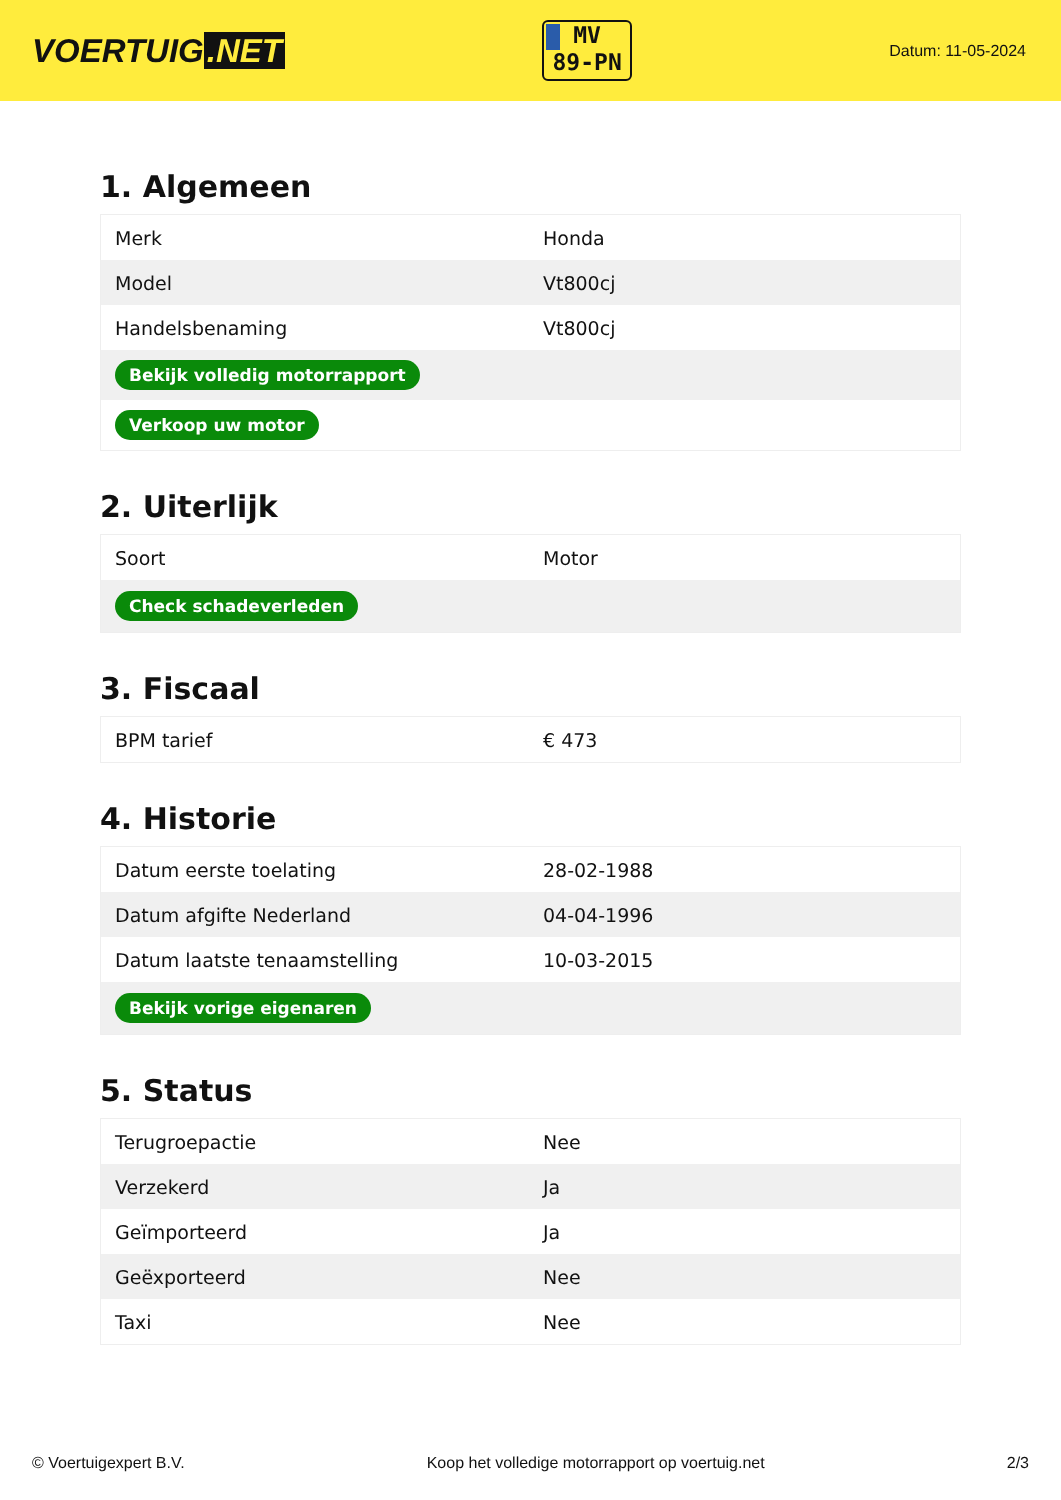VOERTUIG.NET
MV
89-PN
Datum: 11-05-2024
1. Algemeen
| Merk | Honda |
| Model | Vt800cj |
| Handelsbenaming | Vt800cj |
| Bekijk volledig motorrapport | |
| Verkoop uw motor | |
2. Uiterlijk
| Soort | Motor |
| Check schadeverleden | |
3. Fiscaal
| BPM tarief | € 473 |
4. Historie
| Datum eerste toelating | 28-02-1988 |
| Datum afgifte Nederland | 04-04-1996 |
| Datum laatste tenaamstelling | 10-03-2015 |
| Bekijk vorige eigenaren | |
5. Status
| Terugroepactie | Nee |
| Verzekerd | Ja |
| Geïmporteerd | Ja |
| Geëxporteerd | Nee |
| Taxi | Nee |
© Voertuigexpert B.V. Koop het volledige motorrapport op voertuig.net 2/3